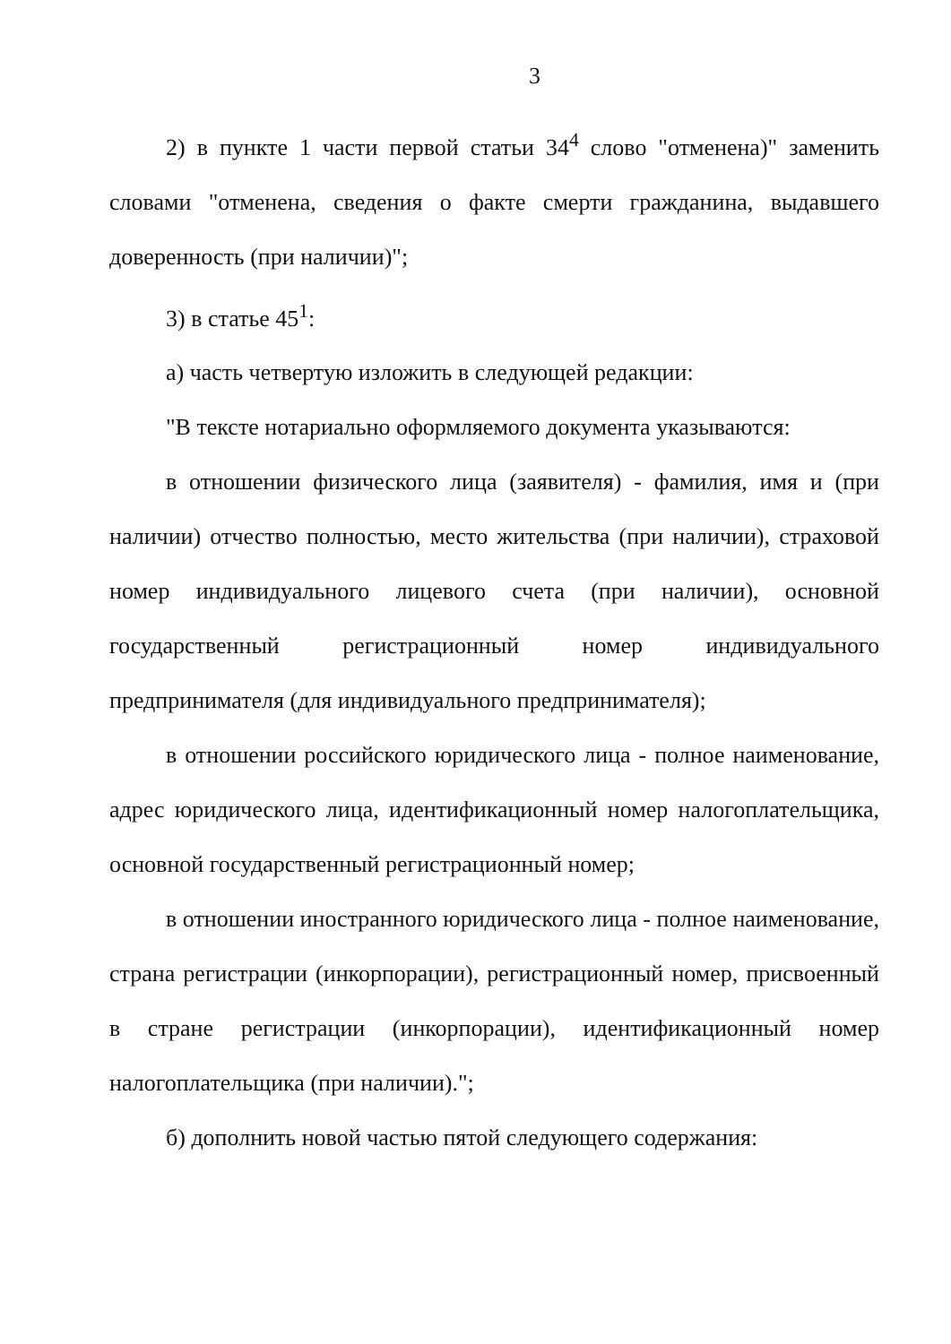3
2) в пункте 1 части первой статьи 34<sup>4</sup> слово "отменена)" заменить словами "отменена, сведения о факте смерти гражданина, выдавшего доверенность (при наличии)";
3) в статье 45<sup>1</sup>:
а) часть четвертую изложить в следующей редакции:
"В тексте нотариально оформляемого документа указываются:
в отношении физического лица (заявителя) - фамилия, имя и (при наличии) отчество полностью, место жительства (при наличии), страховой номер индивидуального лицевого счета (при наличии), основной государственный регистрационный номер индивидуального предпринимателя (для индивидуального предпринимателя);
в отношении российского юридического лица - полное наименование, адрес юридического лица, идентификационный номер налогоплательщика, основной государственный регистрационный номер;
в отношении иностранного юридического лица - полное наименование, страна регистрации (инкорпорации), регистрационный номер, присвоенный в стране регистрации (инкорпорации), идентификационный номер налогоплательщика (при наличии).";
б) дополнить новой частью пятой следующего содержания: